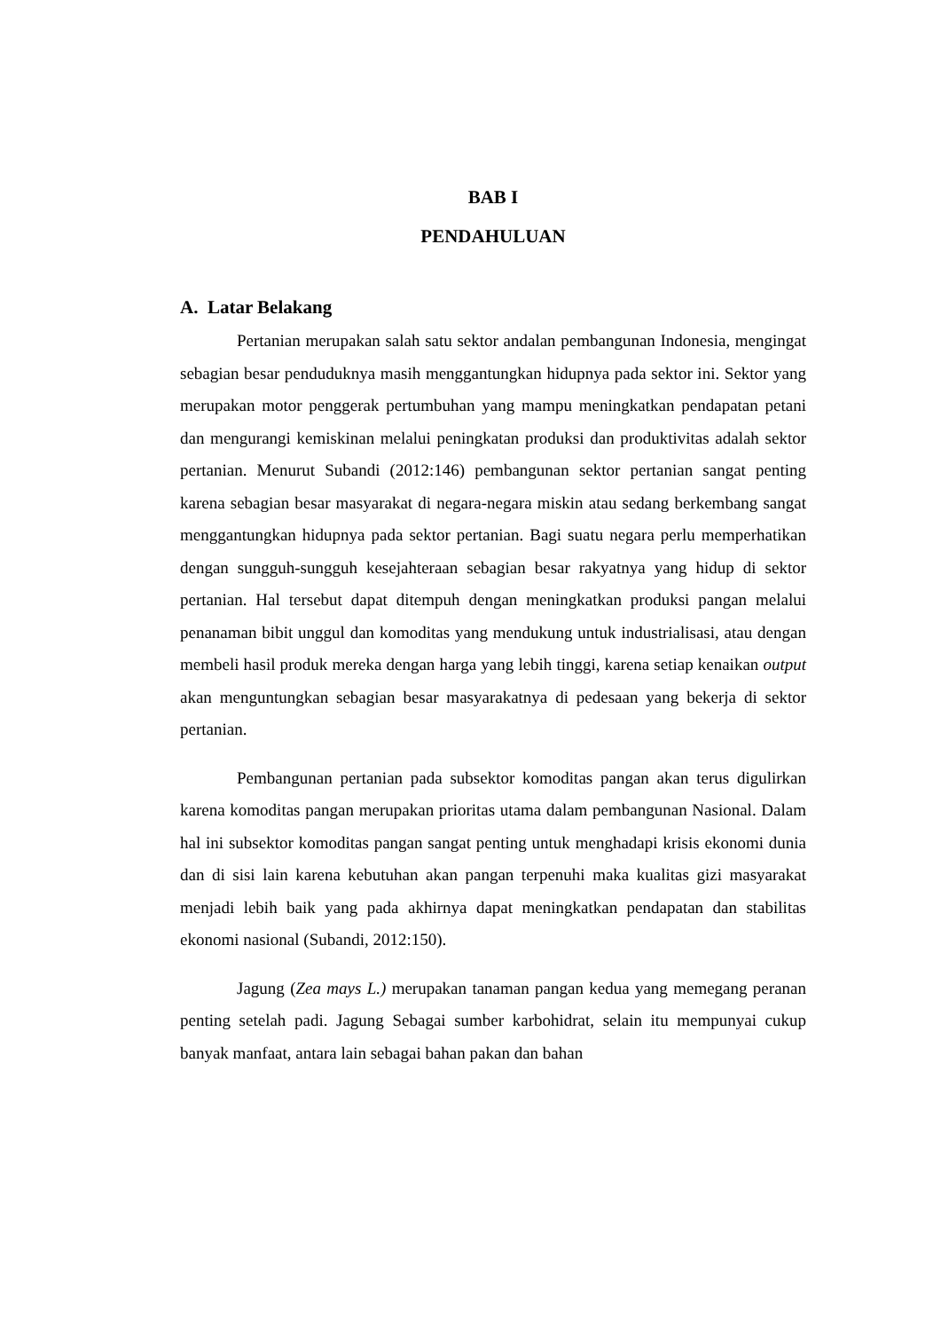BAB I
PENDAHULUAN
A. Latar Belakang
Pertanian merupakan salah satu sektor andalan pembangunan Indonesia, mengingat sebagian besar penduduknya masih menggantungkan hidupnya pada sektor ini. Sektor yang merupakan motor penggerak pertumbuhan yang mampu meningkatkan pendapatan petani dan mengurangi kemiskinan melalui peningkatan produksi dan produktivitas adalah sektor pertanian. Menurut Subandi (2012:146) pembangunan sektor pertanian sangat penting karena sebagian besar masyarakat di negara-negara miskin atau sedang berkembang sangat menggantungkan hidupnya pada sektor pertanian. Bagi suatu negara perlu memperhatikan dengan sungguh-sungguh kesejahteraan sebagian besar rakyatnya yang hidup di sektor pertanian. Hal tersebut dapat ditempuh dengan meningkatkan produksi pangan melalui penanaman bibit unggul dan komoditas yang mendukung untuk industrialisasi, atau dengan membeli hasil produk mereka dengan harga yang lebih tinggi, karena setiap kenaikan output akan menguntungkan sebagian besar masyarakatnya di pedesaan yang bekerja di sektor pertanian.
Pembangunan pertanian pada subsektor komoditas pangan akan terus digulirkan karena komoditas pangan merupakan prioritas utama dalam pembangunan Nasional. Dalam hal ini subsektor komoditas pangan sangat penting untuk menghadapi krisis ekonomi dunia dan di sisi lain karena kebutuhan akan pangan terpenuhi maka kualitas gizi masyarakat menjadi lebih baik yang pada akhirnya dapat meningkatkan pendapatan dan stabilitas ekonomi nasional (Subandi, 2012:150).
Jagung (Zea mays L.) merupakan tanaman pangan kedua yang memegang peranan penting setelah padi. Jagung Sebagai sumber karbohidrat, selain itu mempunyai cukup banyak manfaat, antara lain sebagai bahan pakan dan bahan